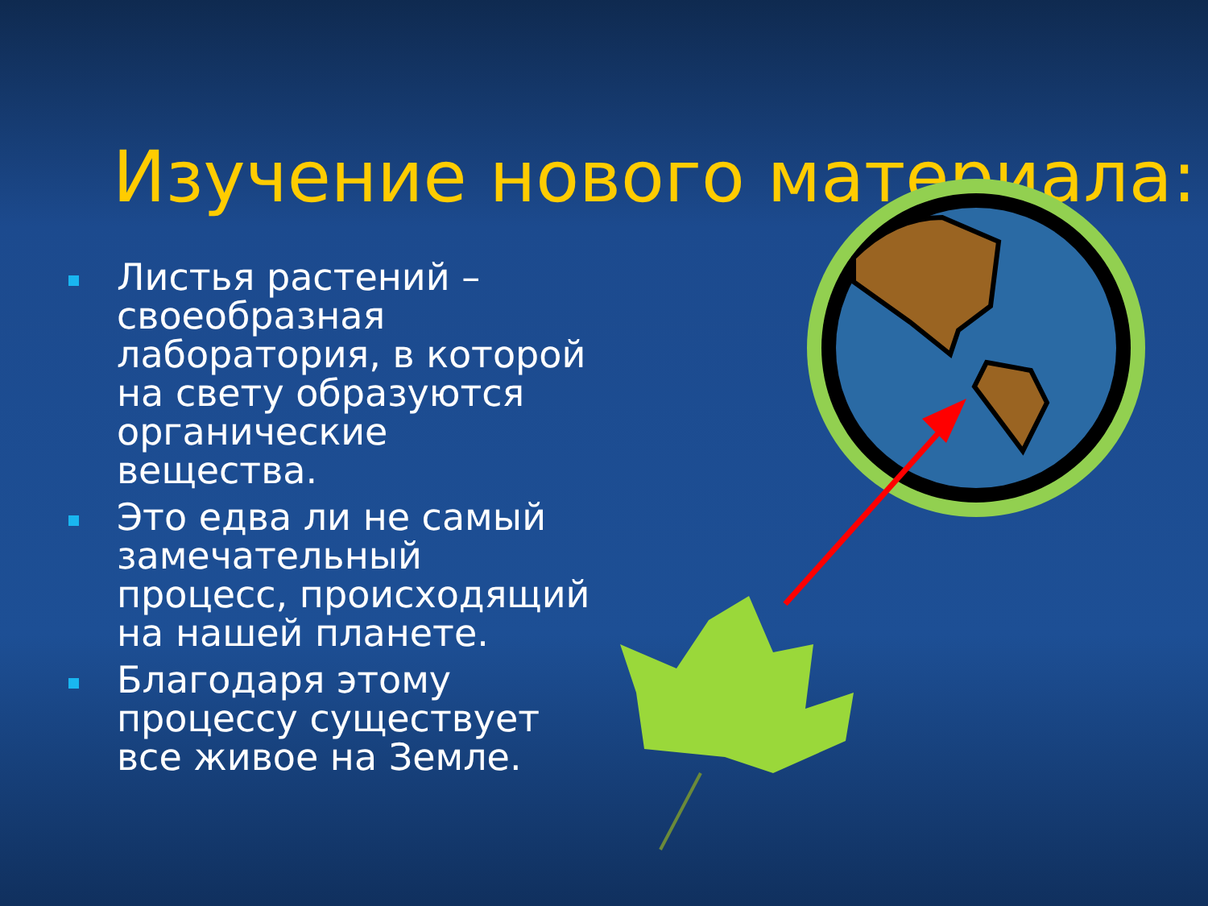Изучение нового материала:
Листья растений – своеобразная лаборатория, в которой на свету образуются органические вещества.
Это едва ли не самый замечательный процесс, происходящий на нашей планете.
Благодаря этому процессу существует все живое на Земле.